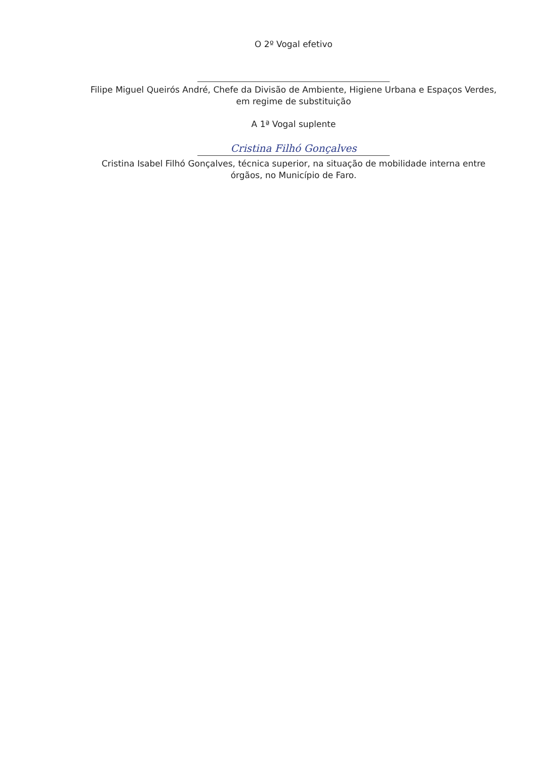O 2º Vogal efetivo
Filipe Miguel Queirós André, Chefe da Divisão de Ambiente, Higiene Urbana e Espaços Verdes,
em regime de substituição
A 1ª Vogal suplente
Cristina Filhó Gonçalves
Cristina Isabel Filhó Gonçalves, técnica superior, na situação de mobilidade interna entre
órgãos, no Município de Faro.